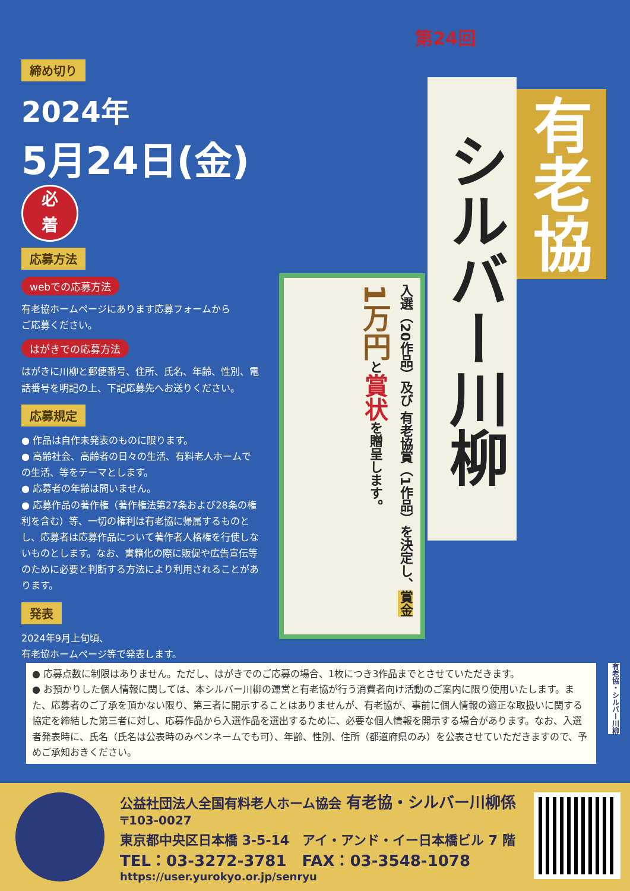締め切り
2024年
5月24日(金) 必
着
応募方法
webでの応募方法
有老協ホームページにあります応募フォームから
ご応募ください。
はがきでの応募方法
はがきに川柳と郵便番号、住所、氏名、年齢、性別、電話番号を明記の上、下記応募先へお送りください。
応募規定
● 作品は自作未発表のものに限ります。
● 高齢社会、高齢者の日々の生活、有料老人ホームでの生活、等をテーマとします。
● 応募者の年齢は問いません。
● 応募作品の著作権（著作権法第27条および28条の権利を含む）等、一切の権利は有老協に帰属するものとし、応募者は応募作品について著作者人格権を行使しないものとします。なお、書籍化の際に販促や広告宣伝等のために必要と判断する方法により利用されることがあります。
発表
2024年9月上旬頃、
有老協ホームページ等で発表します。
第24回
有老協
シルバー川柳
入選（20作品）及び 有老協賞（1作品）を決定し、賞金 1万円と賞状を贈呈します。
● 応募点数に制限はありません。ただし、はがきでのご応募の場合、1枚につき3作品までとさせていただきます。
● お預かりした個人情報に関しては、本シルバー川柳の運営と有老協が行う消費者向け活動のご案内に限り使用いたします。また、応募者のご了承を頂かない限り、第三者に開示することはありませんが、有老協が、事前に個人情報の適正な取扱いに関する協定を締結した第三者に対し、応募作品から入選作品を選出するために、必要な個人情報を開示する場合があります。なお、入選者発表時に、氏名（氏名は公表時のみペンネームでも可）、年齢、性別、住所（都道府県のみ）を公表させていただきますので、予めご承知おきください。
有老協・シルバー川柳
公益社団法人全国有料老人ホーム協会 有老協・シルバー川柳係
〒103-0027
東京都中央区日本橋 3-5-14　アイ・アンド・イー日本橋ビル 7 階
TEL：03-3272-3781　FAX：03-3548-1078
https://user.yurokyo.or.jp/senryu